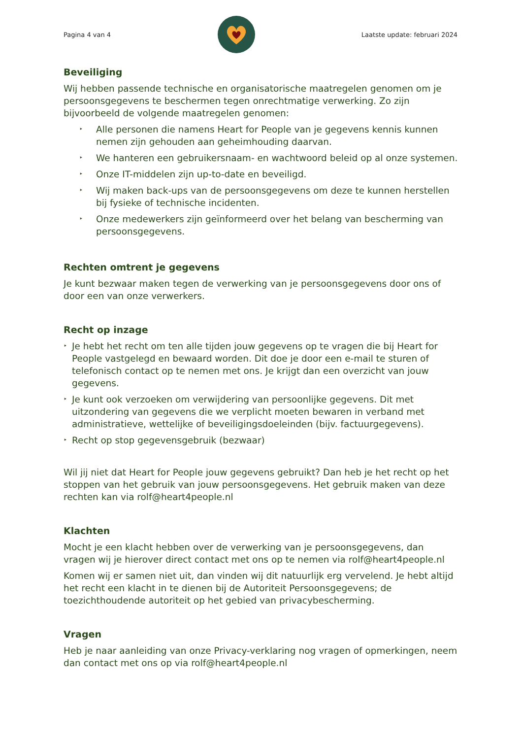Pagina 4 van 4 Laatste update: februari 2024
Beveiliging
Wij hebben passende technische en organisatorische maatregelen genomen om je persoonsgegevens te beschermen tegen onrechtmatige verwerking. Zo zijn bijvoorbeeld de volgende maatregelen genomen:
Alle personen die namens Heart for People van je gegevens kennis kunnen nemen zijn gehouden aan geheimhouding daarvan.
We hanteren een gebruikersnaam- en wachtwoord beleid op al onze systemen.
Onze IT-middelen zijn up-to-date en beveiligd.
Wij maken back-ups van de persoonsgegevens om deze te kunnen herstellen bij fysieke of technische incidenten.
Onze medewerkers zijn geïnformeerd over het belang van bescherming van persoonsgegevens.
Rechten omtrent je gegevens
Je kunt bezwaar maken tegen de verwerking van je persoonsgegevens door ons of door een van onze verwerkers.
Recht op inzage
Je hebt het recht om ten alle tijden jouw gegevens op te vragen die bij Heart for People vastgelegd en bewaard worden. Dit doe je door een e-mail te sturen of telefonisch contact op te nemen met ons. Je krijgt dan een overzicht van jouw gegevens.
Je kunt ook verzoeken om verwijdering van persoonlijke gegevens. Dit met uitzondering van gegevens die we verplicht moeten bewaren in verband met administratieve, wettelijke of beveiligingsdoeleinden (bijv. factuurgegevens).
Recht op stop gegevensgebruik (bezwaar)
Wil jij niet dat Heart for People jouw gegevens gebruikt? Dan heb je het recht op het stoppen van het gebruik van jouw persoonsgegevens. Het gebruik maken van deze rechten kan via rolf@heart4people.nl
Klachten
Mocht je een klacht hebben over de verwerking van je persoonsgegevens, dan vragen wij je hierover direct contact met ons op te nemen via rolf@heart4people.nl
Komen wij er samen niet uit, dan vinden wij dit natuurlijk erg vervelend. Je hebt altijd het recht een klacht in te dienen bij de Autoriteit Persoonsgegevens; de toezichthoudende autoriteit op het gebied van privacybescherming.
Vragen
Heb je naar aanleiding van onze Privacy-verklaring nog vragen of opmerkingen, neem dan contact met ons op via rolf@heart4people.nl